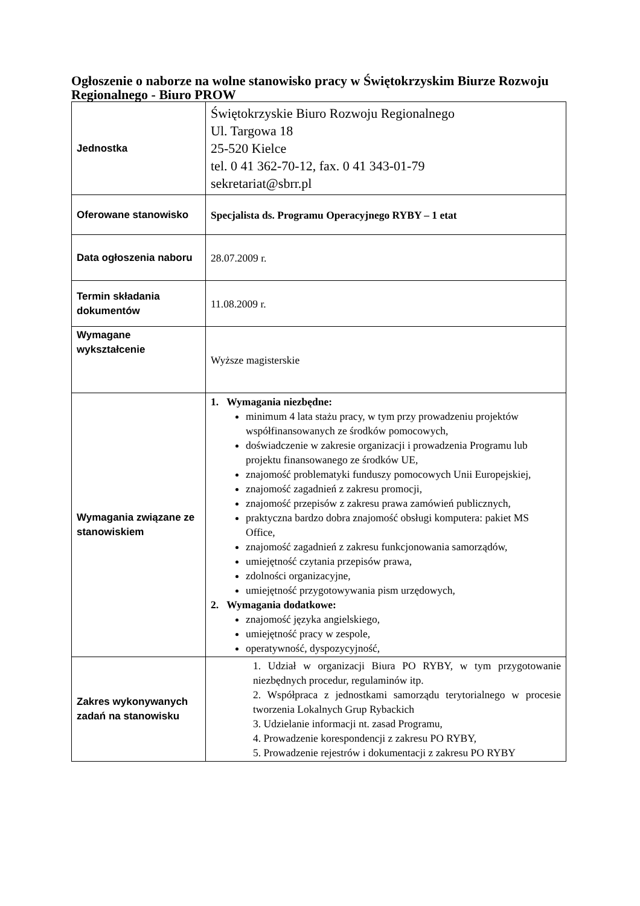Ogłoszenie o naborze na wolne stanowisko pracy w Świętokrzyskim Biurze Rozwoju Regionalnego - Biuro PROW
| Jednostka | Świętokrzyskie Biuro Rozwoju Regionalnego Ul. Targowa 18 25-520 Kielce tel. 0 41 362-70-12, fax. 0 41 343-01-79 sekretariat@sbrr.pl |
| Oferowane stanowisko | Specjalista ds. Programu Operacyjnego RYBY – 1 etat |
| Data ogłoszenia naboru | 28.07.2009 r. |
| Termin składania dokumentów | 11.08.2009 r. |
| Wymagane wykształcenie | Wyższe magisterskie |
| Wymagania związane ze stanowiskiem | 1. Wymagania niezbędne: minimum 4 lata stażu pracy, w tym przy prowadzeniu projektów współfinansowanych ze środków pomocowych, doświadczenie w zakresie organizacji i prowadzenia Programu lub projektu finansowanego ze środków UE, znajomość problematyki funduszy pomocowych Unii Europejskiej, znajomość zagadnień z zakresu promocji, znajomość przepisów z zakresu prawa zamówień publicznych, praktyczna bardzo dobra znajomość obsługi komputera: pakiet MS Office, znajomość zagadnień z zakresu funkcjonowania samorządów, umiejętność czytania przepisów prawa, zdolności organizacyjne, umiejętność przygotowywania pism urzędowych, 2. Wymagania dodatkowe: znajomość języka angielskiego, umiejętność pracy w zespole, operatywność, dyspozycyjność, |
| Zakres wykonywanych zadań na stanowisku | 1. Udział w organizacji Biura PO RYBY, w tym przygotowanie niezbędnych procedur, regulaminów itp. 2. Współpraca z jednostkami samorządu terytorialnego w procesie tworzenia Lokalnych Grup Rybackich 3. Udzielanie informacji nt. zasad Programu, 4. Prowadzenie korespondencji z zakresu PO RYBY, 5. Prowadzenie rejestrów i dokumentacji z zakresu PO RYBY |